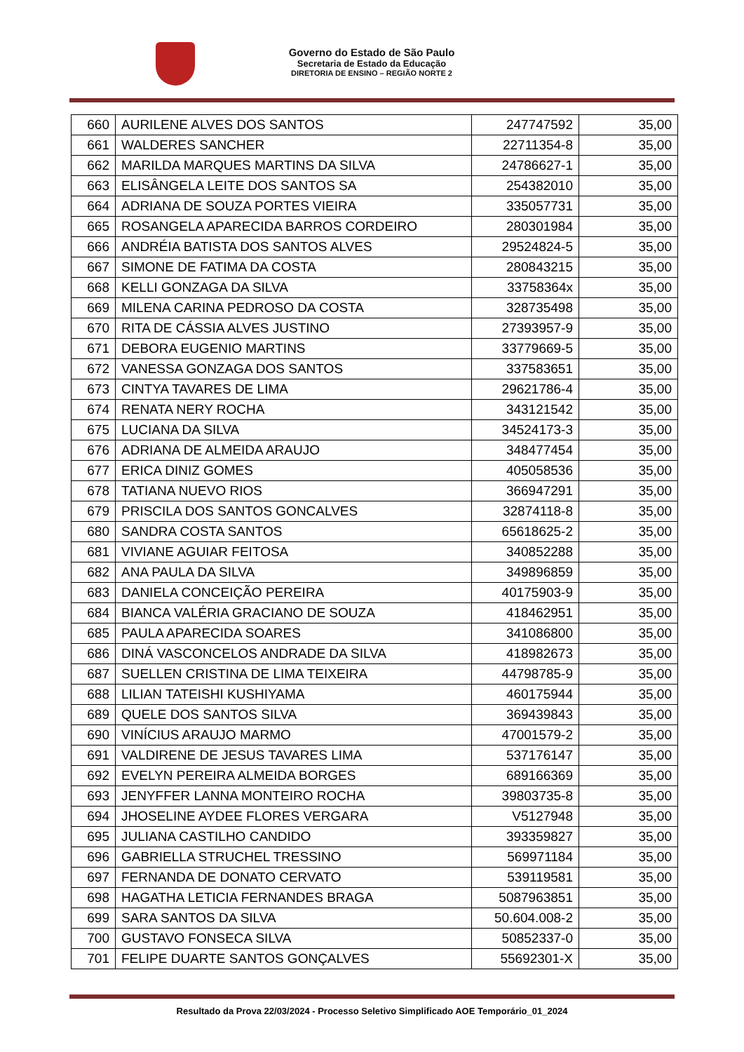Governo do Estado de São Paulo
Secretaria de Estado da Educação
DIRETORIA DE ENSINO – REGIÃO NORTE 2
| 660 | AURILENE ALVES DOS SANTOS | 247747592 | 35,00 |
| 661 | WALDERES SANCHER | 22711354-8 | 35,00 |
| 662 | MARILDA MARQUES MARTINS DA SILVA | 24786627-1 | 35,00 |
| 663 | ELISÂNGELA LEITE DOS SANTOS SA | 254382010 | 35,00 |
| 664 | ADRIANA DE SOUZA PORTES VIEIRA | 335057731 | 35,00 |
| 665 | ROSANGELA APARECIDA BARROS CORDEIRO | 280301984 | 35,00 |
| 666 | ANDRÉIA BATISTA DOS SANTOS ALVES | 29524824-5 | 35,00 |
| 667 | SIMONE DE FATIMA DA COSTA | 280843215 | 35,00 |
| 668 | KELLI GONZAGA DA SILVA | 33758364x | 35,00 |
| 669 | MILENA CARINA PEDROSO DA COSTA | 328735498 | 35,00 |
| 670 | RITA DE CÁSSIA ALVES JUSTINO | 27393957-9 | 35,00 |
| 671 | DEBORA EUGENIO MARTINS | 33779669-5 | 35,00 |
| 672 | VANESSA GONZAGA DOS SANTOS | 337583651 | 35,00 |
| 673 | CINTYA TAVARES DE LIMA | 29621786-4 | 35,00 |
| 674 | RENATA NERY ROCHA | 343121542 | 35,00 |
| 675 | LUCIANA DA SILVA | 34524173-3 | 35,00 |
| 676 | ADRIANA DE ALMEIDA ARAUJO | 348477454 | 35,00 |
| 677 | ERICA DINIZ GOMES | 405058536 | 35,00 |
| 678 | TATIANA NUEVO RIOS | 366947291 | 35,00 |
| 679 | PRISCILA DOS SANTOS GONCALVES | 32874118-8 | 35,00 |
| 680 | SANDRA COSTA SANTOS | 65618625-2 | 35,00 |
| 681 | VIVIANE AGUIAR FEITOSA | 340852288 | 35,00 |
| 682 | ANA PAULA DA SILVA | 349896859 | 35,00 |
| 683 | DANIELA CONCEIÇÃO PEREIRA | 40175903-9 | 35,00 |
| 684 | BIANCA VALÉRIA GRACIANO DE SOUZA | 418462951 | 35,00 |
| 685 | PAULA APARECIDA SOARES | 341086800 | 35,00 |
| 686 | DINÁ VASCONCELOS ANDRADE DA SILVA | 418982673 | 35,00 |
| 687 | SUELLEN CRISTINA DE LIMA TEIXEIRA | 44798785-9 | 35,00 |
| 688 | LILIAN TATEISHI KUSHIYAMA | 460175944 | 35,00 |
| 689 | QUELE DOS SANTOS SILVA | 369439843 | 35,00 |
| 690 | VINÍCIUS ARAUJO MARMO | 47001579-2 | 35,00 |
| 691 | VALDIRENE DE JESUS TAVARES LIMA | 537176147 | 35,00 |
| 692 | EVELYN PEREIRA ALMEIDA BORGES | 689166369 | 35,00 |
| 693 | JENYFFER LANNA MONTEIRO ROCHA | 39803735-8 | 35,00 |
| 694 | JHOSELINE AYDEE FLORES VERGARA | V5127948 | 35,00 |
| 695 | JULIANA CASTILHO CANDIDO | 393359827 | 35,00 |
| 696 | GABRIELLA STRUCHEL TRESSINO | 569971184 | 35,00 |
| 697 | FERNANDA DE DONATO CERVATO | 539119581 | 35,00 |
| 698 | HAGATHA LETICIA FERNANDES BRAGA | 5087963851 | 35,00 |
| 699 | SARA SANTOS DA SILVA | 50.604.008-2 | 35,00 |
| 700 | GUSTAVO FONSECA SILVA | 50852337-0 | 35,00 |
| 701 | FELIPE DUARTE SANTOS GONÇALVES | 55692301-X | 35,00 |
Resultado da Prova 22/03/2024 - Processo Seletivo Simplificado AOE Temporário_01_2024